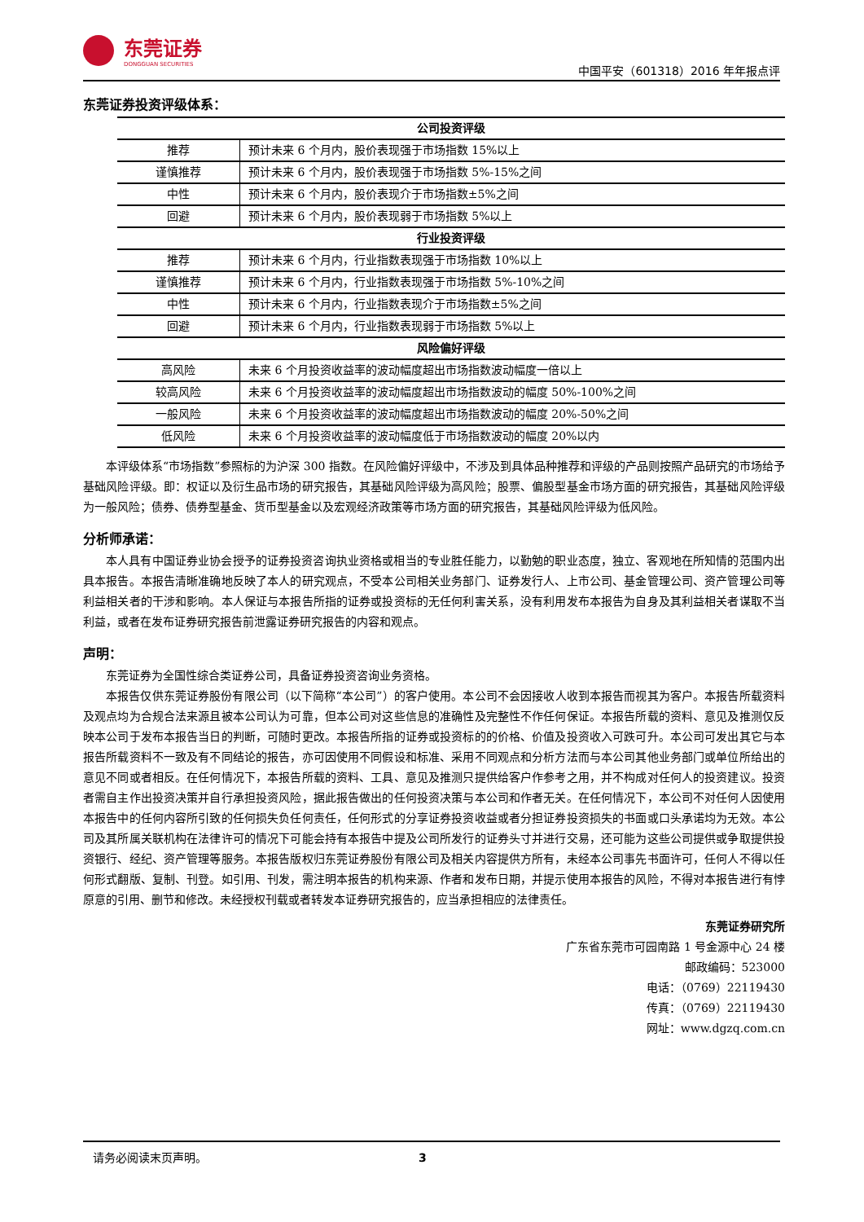东莞证券
DONGGUAN SECURITIES
中国平安（601318）2016 年年报点评
东莞证券投资评级体系：
| 公司投资评级 | |
| --- | --- |
| 推荐 | 预计未来 6 个月内，股价表现强于市场指数 15%以上 |
| 谨慎推荐 | 预计未来 6 个月内，股价表现强于市场指数 5%-15%之间 |
| 中性 | 预计未来 6 个月内，股价表现介于市场指数±5%之间 |
| 回避 | 预计未来 6 个月内，股价表现弱于市场指数 5%以上 |
| 行业投资评级 | |
| 推荐 | 预计未来 6 个月内，行业指数表现强于市场指数 10%以上 |
| 谨慎推荐 | 预计未来 6 个月内，行业指数表现强于市场指数 5%-10%之间 |
| 中性 | 预计未来 6 个月内，行业指数表现介于市场指数±5%之间 |
| 回避 | 预计未来 6 个月内，行业指数表现弱于市场指数 5%以上 |
| 风险偏好评级 | |
| 高风险 | 未来 6 个月投资收益率的波动幅度超出市场指数波动幅度一倍以上 |
| 较高风险 | 未来 6 个月投资收益率的波动幅度超出市场指数波动的幅度 50%-100%之间 |
| 一般风险 | 未来 6 个月投资收益率的波动幅度超出市场指数波动的幅度 20%-50%之间 |
| 低风险 | 未来 6 个月投资收益率的波动幅度低于市场指数波动的幅度 20%以内 |
本评级体系“市场指数”参照标的为沪深 300 指数。在风险偏好评级中，不涉及到具体品种推荐和评级的产品则按照产品研究的市场给予基础风险评级。即：权证以及衍生品市场的研究报告，其基础风险评级为高风险；股票、偏股型基金市场方面的研究报告，其基础风险评级为一般风险；债券、债券型基金、货币型基金以及宏观经济政策等市场方面的研究报告，其基础风险评级为低风险。
分析师承诺：
本人具有中国证券业协会授予的证券投资咨询执业资格或相当的专业胜任能力，以勤勉的职业态度，独立、客观地在所知情的范围内出具本报告。本报告清晰准确地反映了本人的研究观点，不受本公司相关业务部门、证券发行人、上市公司、基金管理公司、资产管理公司等利益相关者的干涉和影响。本人保证与本报告所指的证券或投资标的无任何利害关系，没有利用发布本报告为自身及其利益相关者谋取不当利益，或者在发布证券研究报告前泄露证券研究报告的内容和观点。
声明：
东莞证券为全国性综合类证券公司，具备证券投资咨询业务资格。
本报告仅供东莞证券股份有限公司（以下简称“本公司”）的客户使用。本公司不会因接收人收到本报告而视其为客户。本报告所载资料及观点均为合规合法来源且被本公司认为可靠，但本公司对这些信息的准确性及完整性不作任何保证。本报告所载的资料、意见及推测仅反映本公司于发布本报告当日的判断，可随时更改。本报告所指的证券或投资标的的价格、价值及投资收入可跌可升。本公司可发出其它与本报告所载资料不一致及有不同结论的报告，亦可因使用不同假设和标准、采用不同观点和分析方法而与本公司其他业务部门或单位所给出的意见不同或者相反。在任何情况下，本报告所载的资料、工具、意见及推测只提供给客户作参考之用，并不构成对任何人的投资建议。投资者需自主作出投资决策并自行承担投资风险，据此报告做出的任何投资决策与本公司和作者无关。在任何情况下，本公司不对任何人因使用本报告中的任何内容所引致的任何损失负任何责任，任何形式的分享证券投资收益或者分担证券投资损失的书面或口头承诺均为无效。本公司及其所属关联机构在法律许可的情况下可能会持有本报告中提及公司所发行的证券头寸并进行交易，还可能为这些公司提供或争取提供投资银行、经纪、资产管理等服务。本报告版权归东莞证券股份有限公司及相关内容提供方所有，未经本公司事先书面许可，任何人不得以任何形式翻版、复制、刊登。如引用、刊发，需注明本报告的机构来源、作者和发布日期，并提示使用本报告的风险，不得对本报告进行有悖原意的引用、删节和修改。未经授权刊载或者转发本证券研究报告的，应当承担相应的法律责任。
东莞证券研究所
广东省东莞市可园南路 1 号金源中心 24 楼
邮政编码：523000
电话：（0769）22119430
传真：（0769）22119430
网址：www.dgzq.com.cn
请务必阅读末页声明。 3